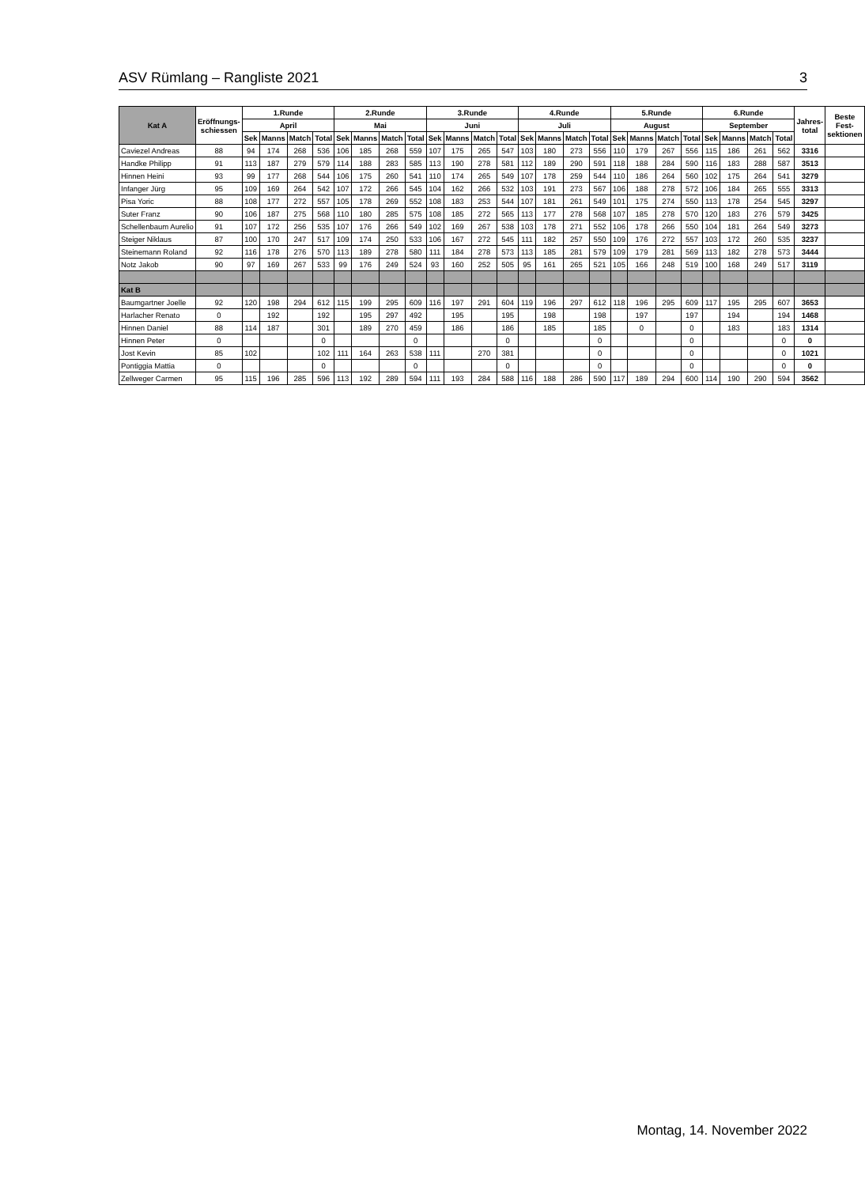ASV Rümlang – Rangliste 2021 3
| Kat A | Eröffnungs-schiessen | 1.Runde | | | | 2.Runde | | | | 3.Runde | | | | 4.Runde | | | | 5.Runde | | | | 6.Runde | | | | Jahres­total | Beste Fest-sektionen |
| --- | --- | --- | --- | --- | --- | --- | --- | --- | --- | --- | --- | --- | --- | --- | --- | --- | --- | --- | --- | --- | --- | --- | --- | --- | --- | --- | --- |
| | | April | | | | Mai | | | | Juni | | | | Juli | | | | August | | | | September | | | | | |
| | | Sek | Manns | Match | Total | Sek | Manns | Match | Total | Sek | Manns | Match | Total | Sek | Manns | Match | Total | Sek | Manns | Match | Total | Sek | Manns | Match | Total | | |
| Caviezel Andreas | 88 | 94 | 174 | 268 | 536 | 106 | 185 | 268 | 559 | 107 | 175 | 265 | 547 | 103 | 180 | 273 | 556 | 110 | 179 | 267 | 556 | 115 | 186 | 261 | 562 | 3316 | |
| Handke Philipp | 91 | 113 | 187 | 279 | 579 | 114 | 188 | 283 | 585 | 113 | 190 | 278 | 581 | 112 | 189 | 290 | 591 | 118 | 188 | 284 | 590 | 116 | 183 | 288 | 587 | 3513 | |
| Hinnen Heini | 93 | 99 | 177 | 268 | 544 | 106 | 175 | 260 | 541 | 110 | 174 | 265 | 549 | 107 | 178 | 259 | 544 | 110 | 186 | 264 | 560 | 102 | 175 | 264 | 541 | 3279 | |
| Infanger Jürg | 95 | 109 | 169 | 264 | 542 | 107 | 172 | 266 | 545 | 104 | 162 | 266 | 532 | 103 | 191 | 273 | 567 | 106 | 188 | 278 | 572 | 106 | 184 | 265 | 555 | 3313 | |
| Pisa Yoric | 88 | 108 | 177 | 272 | 557 | 105 | 178 | 269 | 552 | 108 | 183 | 253 | 544 | 107 | 181 | 261 | 549 | 101 | 175 | 274 | 550 | 113 | 178 | 254 | 545 | 3297 | |
| Suter Franz | 90 | 106 | 187 | 275 | 568 | 110 | 180 | 285 | 575 | 108 | 185 | 272 | 565 | 113 | 177 | 278 | 568 | 107 | 185 | 278 | 570 | 120 | 183 | 276 | 579 | 3425 | |
| Schellenbaum Aurelio | 91 | 107 | 172 | 256 | 535 | 107 | 176 | 266 | 549 | 102 | 169 | 267 | 538 | 103 | 178 | 271 | 552 | 106 | 178 | 266 | 550 | 104 | 181 | 264 | 549 | 3273 | |
| Steiger Niklaus | 87 | 100 | 170 | 247 | 517 | 109 | 174 | 250 | 533 | 106 | 167 | 272 | 545 | 111 | 182 | 257 | 550 | 109 | 176 | 272 | 557 | 103 | 172 | 260 | 535 | 3237 | |
| Steinemann Roland | 92 | 116 | 178 | 276 | 570 | 113 | 189 | 278 | 580 | 111 | 184 | 278 | 573 | 113 | 185 | 281 | 579 | 109 | 179 | 281 | 569 | 113 | 182 | 278 | 573 | 3444 | |
| Notz Jakob | 90 | 97 | 169 | 267 | 533 | 99 | 176 | 249 | 524 | 93 | 160 | 252 | 505 | 95 | 161 | 265 | 521 | 105 | 166 | 248 | 519 | 100 | 168 | 249 | 517 | 3119 | |
| Kat B | | | | | | | | | | | | | | | | | | | | | | | | | | | |
| Baumgartner Joelle | 92 | 120 | 198 | 294 | 612 | 115 | 199 | 295 | 609 | 116 | 197 | 291 | 604 | 119 | 196 | 297 | 612 | 118 | 196 | 295 | 609 | 117 | 195 | 295 | 607 | 3653 | |
| Harlacher Renato | 0 | | 192 | | 192 | | 195 | 297 | 492 | | 195 | | 195 | | 198 | | 198 | | 197 | | 197 | | 194 | | 194 | 1468 | |
| Hinnen Daniel | 88 | 114 | 187 | | 301 | | 189 | 270 | 459 | | 186 | | 186 | | 185 | | 185 | | 0 | | 0 | | 183 | | 183 | 1314 | |
| Hinnen Peter | 0 | | | | 0 | | | | 0 | | | | 0 | | | | 0 | | | | 0 | | | | 0 | 0 | |
| Jost Kevin | 85 | 102 | | | 102 | 111 | 164 | 263 | 538 | 111 | | 270 | 381 | | | | 0 | | | | 0 | | | | 0 | 1021 | |
| Pontiggia Mattia | 0 | | | | 0 | | | | 0 | | | | 0 | | | | 0 | | | | 0 | | | | 0 | 0 | |
| Zellweger Carmen | 95 | 115 | 196 | 285 | 596 | 113 | 192 | 289 | 594 | 111 | 193 | 284 | 588 | 116 | 188 | 286 | 590 | 117 | 189 | 294 | 600 | 114 | 190 | 290 | 594 | 3562 | |
Montag, 14. November 2022